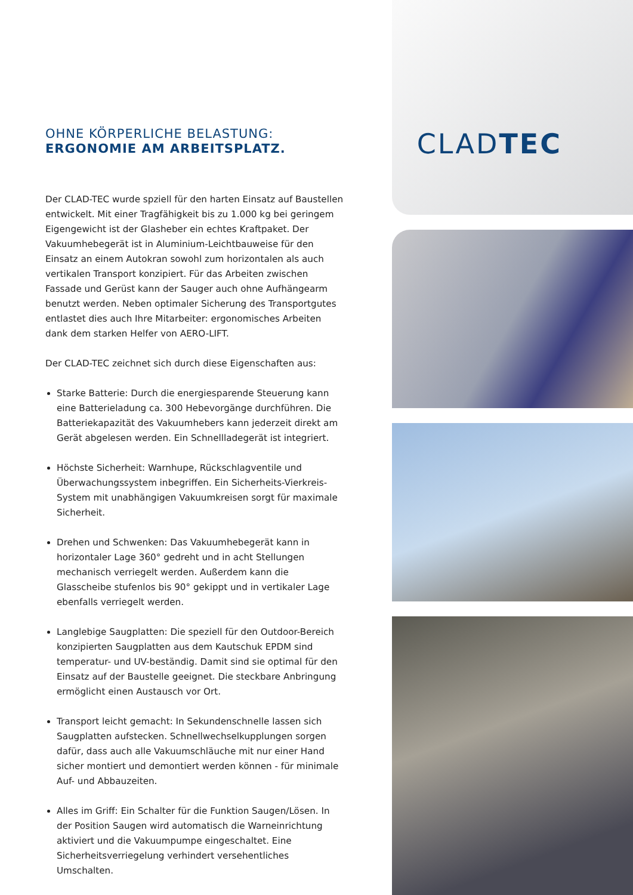OHNE KÖRPERLICHE BELASTUNG:
ERGONOMIE AM ARBEITSPLATZ.
Der CLAD-TEC wurde spziell für den harten Einsatz auf Baustellen entwickelt. Mit einer Tragfähigkeit bis zu 1.000 kg bei geringem Eigengewicht ist der Glasheber ein echtes Kraftpaket. Der Vakuumhebegerät ist in Aluminium-Leichtbauweise für den Einsatz an einem Autokran sowohl zum horizontalen als auch vertikalen Transport konzipiert. Für das Arbeiten zwischen Fassade und Gerüst kann der Sauger auch ohne Aufhängearm benutzt werden. Neben optimaler Sicherung des Transportgutes entlastet dies auch Ihre Mitarbeiter: ergonomisches Arbeiten dank dem starken Helfer von AERO-LIFT.
Der CLAD-TEC zeichnet sich durch diese Eigenschaften aus:
Starke Batterie: Durch die energiesparende Steuerung kann eine Batterieladung ca. 300 Hebevorgänge durchführen. Die Batteriekapazität des Vakuumhebers kann jederzeit direkt am Gerät abgelesen werden. Ein Schnellladegerät ist integriert.
Höchste Sicherheit: Warnhupe, Rückschlagventile und Überwachungssystem inbegriffen. Ein Sicherheits-Vierkreis-System mit unabhängigen Vakuumkreisen sorgt für maximale Sicherheit.
Drehen und Schwenken: Das Vakuumhebegerät kann in horizontaler Lage 360° gedreht und in acht Stellungen mechanisch verriegelt werden. Außerdem kann die Glasscheibe stufenlos bis 90° gekippt und in vertikaler Lage ebenfalls verriegelt werden.
Langlebige Saugplatten: Die speziell für den Outdoor-Bereich konzipierten Saugplatten aus dem Kautschuk EPDM sind temperatur- und UV-beständig. Damit sind sie optimal für den Einsatz auf der Baustelle geeignet. Die steckbare Anbringung ermöglicht einen Austausch vor Ort.
Transport leicht gemacht: In Sekundenschnelle lassen sich Saugplatten aufstecken. Schnellwechselkupplungen sorgen dafür, dass auch alle Vakuumschläuche mit nur einer Hand sicher montiert und demontiert werden können - für minimale Auf- und Abbauzeiten.
Alles im Griff: Ein Schalter für die Funktion Saugen/Lösen. In der Position Saugen wird automatisch die Warneinrichtung aktiviert und die Vakuumpumpe eingeschaltet. Eine Sicherheitsverriegelung verhindert versehentliches Umschalten.
CLADTEC